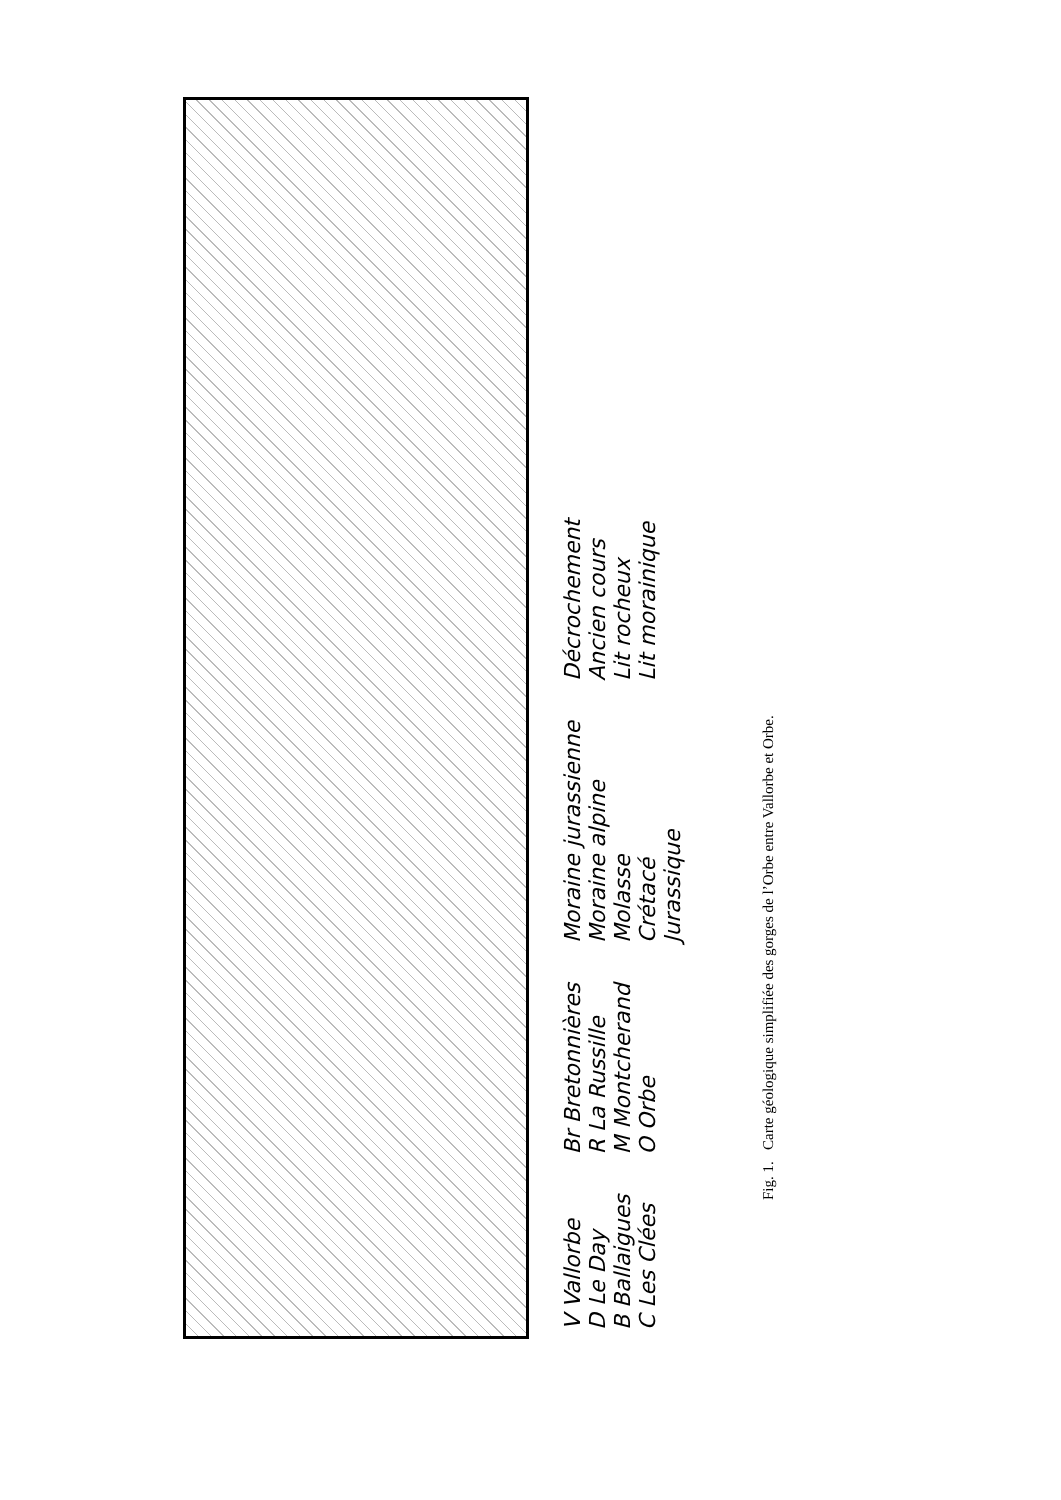V Vallorbe
D Le Day
B Ballaigues
C Les Clées
Br Bretonnières
R La Russille
M Montcherand
O Orbe
Moraine jurassienne
Moraine alpine
Molasse
Crétacé
Jurassique
Décrochement
Ancien cours
Lit rocheux
Lit morainique
Fig. 1. Carte géologique simplifiée des gorges de l’Orbe entre Vallorbe et Orbe.